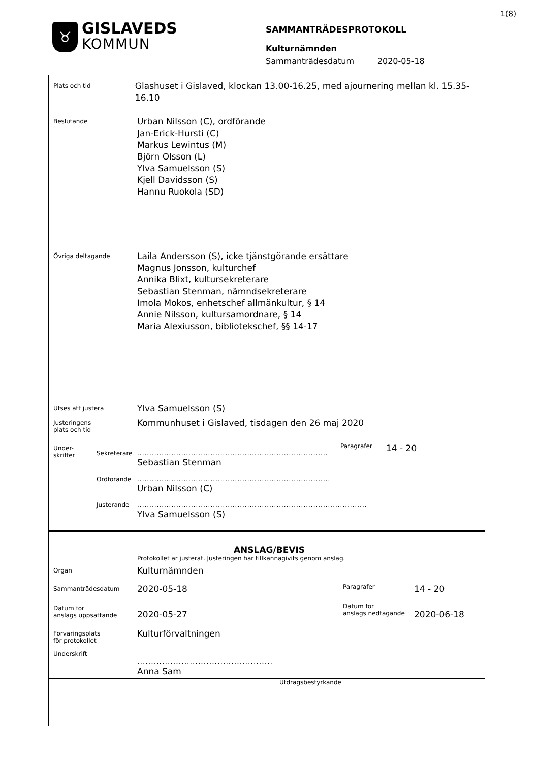1(8)
♉
GISLAVEDS
KOMMUN
SAMMANTRÄDESPROTOKOLL
Kulturnämnden
Sammanträdesdatum 2020-05-18
Plats och tid
Glashuset i Gislaved, klockan 13.00-16.25, med ajournering mellan kl. 15.35-16.10
Beslutande
Urban Nilsson (C), ordförande
Jan-Erick-Hursti (C)
Markus Lewintus (M)
Björn Olsson (L)
Ylva Samuelsson (S)
Kjell Davidsson (S)
Hannu Ruokola (SD)
Övriga deltagande
Laila Andersson (S), icke tjänstgörande ersättare
Magnus Jonsson, kulturchef
Annika Blixt, kultursekreterare
Sebastian Stenman, nämndsekreterare
Imola Mokos, enhetschef allmänkultur, § 14
Annie Nilsson, kultursamordnare, § 14
Maria Alexiusson, bibliotekschef, §§ 14-17
Utses att justera
Ylva Samuelsson (S)
Justeringens
plats och tid
Kommunhuset i Gislaved, tisdagen den 26 maj 2020
Under-
skrifter
Sekreterare
..............................................................................
Sebastian Stenman
Paragrafer
14 - 20
Ordförande ...............................................................................
Urban Nilsson (C)
Justerande ..............................................................................................
Ylva Samuelsson (S)
ANSLAG/BEVIS
Protokollet är justerat. Justeringen har tillkännagivits genom anslag.
Organ
Kulturnämnden
Sammanträdesdatum
2020-05-18
Paragrafer
14 - 20
Datum för
anslags uppsättande
2020-05-27
Datum för
anslags nedtagande
2020-06-18
Förvaringsplats
för protokollet
Kulturförvaltningen
Underskrift
.................................................
Anna Sam
Utdragsbestyrkande